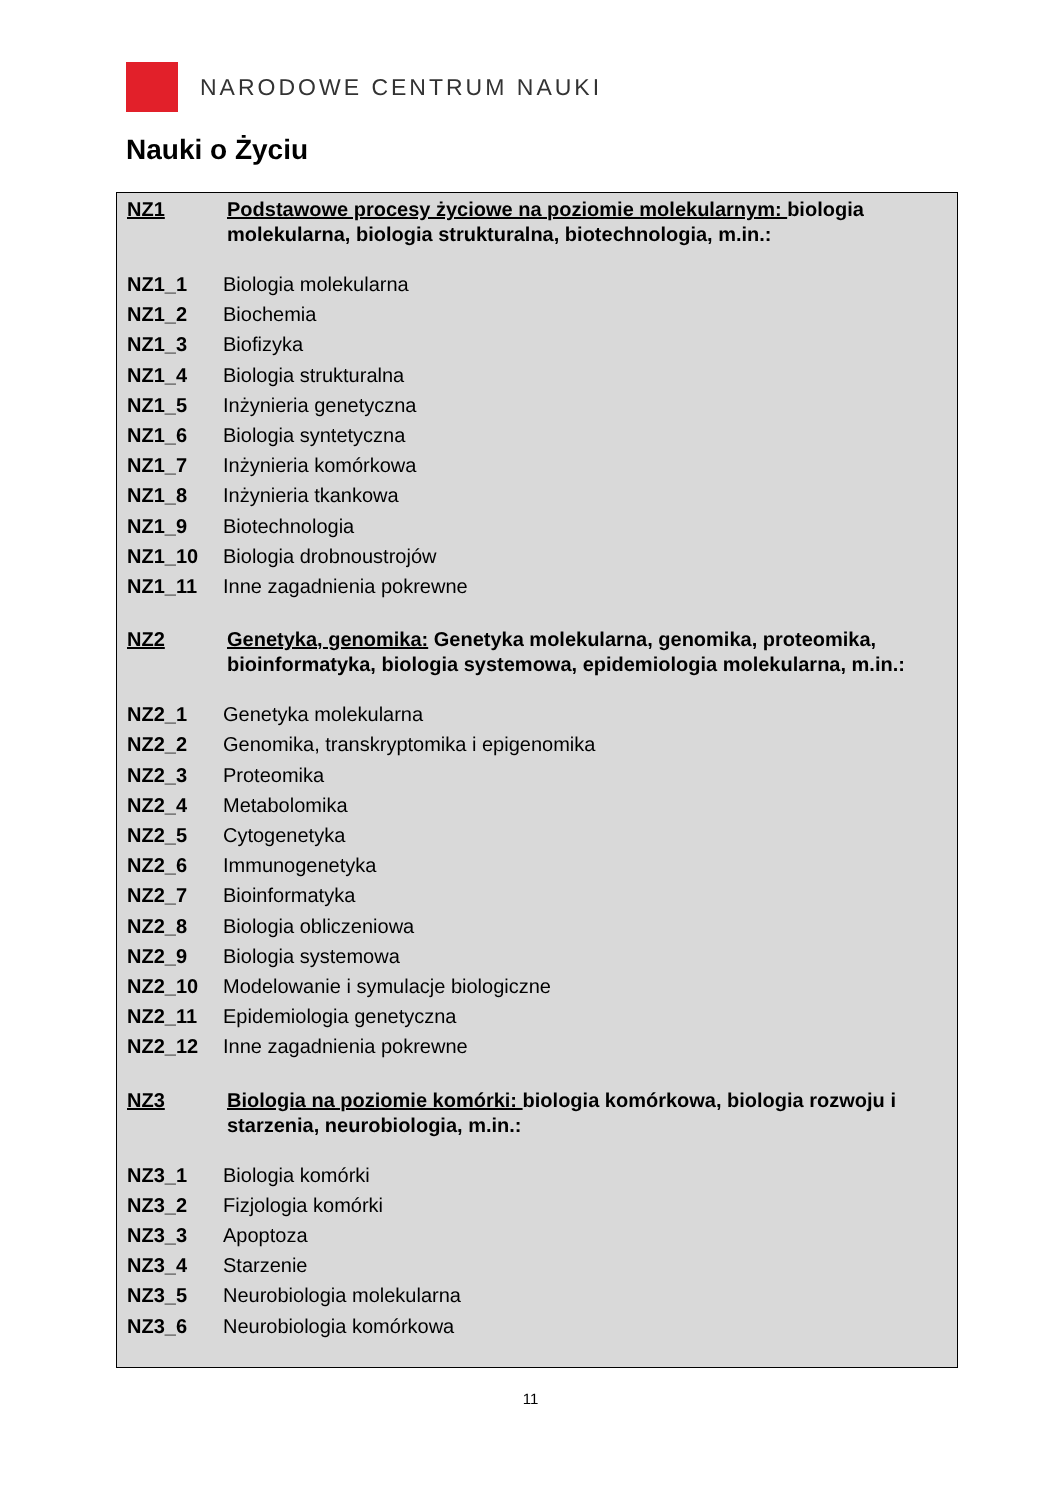NARODOWE CENTRUM NAUKI
Nauki o Życiu
NZ1 Podstawowe procesy życiowe na poziomie molekularnym: biologia molekularna, biologia strukturalna, biotechnologia, m.in.:
NZ1_1 Biologia molekularna
NZ1_2 Biochemia
NZ1_3 Biofizyka
NZ1_4 Biologia strukturalna
NZ1_5 Inżynieria genetyczna
NZ1_6 Biologia syntetyczna
NZ1_7 Inżynieria komórkowa
NZ1_8 Inżynieria tkankowa
NZ1_9 Biotechnologia
NZ1_10 Biologia drobnoustrojów
NZ1_11 Inne zagadnienia pokrewne
NZ2 Genetyka, genomika: Genetyka molekularna, genomika, proteomika, bioinformatyka, biologia systemowa, epidemiologia molekularna, m.in.:
NZ2_1 Genetyka molekularna
NZ2_2 Genomika, transkryptomika i epigenomika
NZ2_3 Proteomika
NZ2_4 Metabolomika
NZ2_5 Cytogenetyka
NZ2_6 Immunogenetyka
NZ2_7 Bioinformatyka
NZ2_8 Biologia obliczeniowa
NZ2_9 Biologia systemowa
NZ2_10 Modelowanie i symulacje biologiczne
NZ2_11 Epidemiologia genetyczna
NZ2_12 Inne zagadnienia pokrewne
NZ3 Biologia na poziomie komórki: biologia komórkowa, biologia rozwoju i starzenia, neurobiologia, m.in.:
NZ3_1 Biologia komórki
NZ3_2 Fizjologia komórki
NZ3_3 Apoptoza
NZ3_4 Starzenie
NZ3_5 Neurobiologia molekularna
NZ3_6 Neurobiologia komórkowa
11